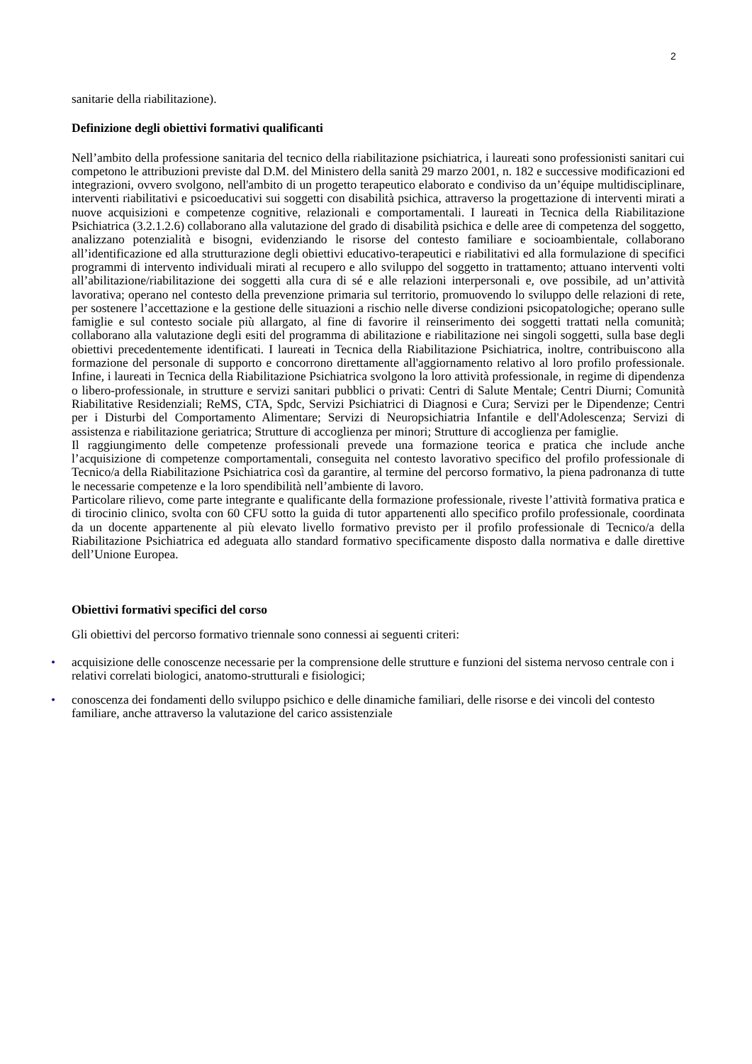2
sanitarie della riabilitazione).
Definizione degli obiettivi formativi qualificanti
Nell’ambito della professione sanitaria del tecnico della riabilitazione psichiatrica, i laureati sono professionisti sanitari cui competono le attribuzioni previste dal D.M. del Ministero della sanità 29 marzo 2001, n. 182 e successive modificazioni ed integrazioni, ovvero svolgono, nell'ambito di un progetto terapeutico elaborato e condiviso da un’équipe multidisciplinare, interventi riabilitativi e psicoeducativi sui soggetti con disabilità psichica, attraverso la progettazione di interventi mirati a nuove acquisizioni e competenze cognitive, relazionali e comportamentali. I laureati in Tecnica della Riabilitazione Psichiatrica (3.2.1.2.6) collaborano alla valutazione del grado di disabilità psichica e delle aree di competenza del soggetto, analizzano potenzialità e bisogni, evidenziando le risorse del contesto familiare e socioambientale, collaborano all’identificazione ed alla strutturazione degli obiettivi educativo-terapeutici e riabilitativi ed alla formulazione di specifici programmi di intervento individuali mirati al recupero e allo sviluppo del soggetto in trattamento; attuano interventi volti all’abilitazione/riabilitazione dei soggetti alla cura di sé e alle relazioni interpersonali e, ove possibile, ad un’attività lavorativa; operano nel contesto della prevenzione primaria sul territorio, promuovendo lo sviluppo delle relazioni di rete, per sostenere l’accettazione e la gestione delle situazioni a rischio nelle diverse condizioni psicopatologiche; operano sulle famiglie e sul contesto sociale più allargato, al fine di favorire il reinserimento dei soggetti trattati nella comunità; collaborano alla valutazione degli esiti del programma di abilitazione e riabilitazione nei singoli soggetti, sulla base degli obiettivi precedentemente identificati. I laureati in Tecnica della Riabilitazione Psichiatrica, inoltre, contribuiscono alla formazione del personale di supporto e concorrono direttamente all'aggiornamento relativo al loro profilo professionale. Infine, i laureati in Tecnica della Riabilitazione Psichiatrica svolgono la loro attività professionale, in regime di dipendenza o libero-professionale, in strutture e servizi sanitari pubblici o privati: Centri di Salute Mentale; Centri Diurni; Comunità Riabilitative Residenziali; ReMS, CTA, Spdc, Servizi Psichiatrici di Diagnosi e Cura; Servizi per le Dipendenze; Centri per i Disturbi del Comportamento Alimentare; Servizi di Neuropsichiatria Infantile e dell'Adolescenza; Servizi di assistenza e riabilitazione geriatrica; Strutture di accoglienza per minori; Strutture di accoglienza per famiglie.
Il raggiungimento delle competenze professionali prevede una formazione teorica e pratica che include anche l’acquisizione di competenze comportamentali, conseguita nel contesto lavorativo specifico del profilo professionale di Tecnico/a della Riabilitazione Psichiatrica così da garantire, al termine del percorso formativo, la piena padronanza di tutte le necessarie competenze e la loro spendibilità nell’ambiente di lavoro.
Particolare rilievo, come parte integrante e qualificante della formazione professionale, riveste l’attività formativa pratica e di tirocinio clinico, svolta con 60 CFU sotto la guida di tutor appartenenti allo specifico profilo professionale, coordinata da un docente appartenente al più elevato livello formativo previsto per il profilo professionale di Tecnico/a della Riabilitazione Psichiatrica ed adeguata allo standard formativo specificamente disposto dalla normativa e dalle direttive dell’Unione Europea.
Obiettivi formativi specifici del corso
Gli obiettivi del percorso formativo triennale sono connessi ai seguenti criteri:
• acquisizione delle conoscenze necessarie per la comprensione delle strutture e funzioni del sistema nervoso centrale con i relativi correlati biologici, anatomo-strutturali e fisiologici;
• conoscenza dei fondamenti dello sviluppo psichico e delle dinamiche familiari, delle risorse e dei vincoli del contesto familiare, anche attraverso la valutazione del carico assistenziale